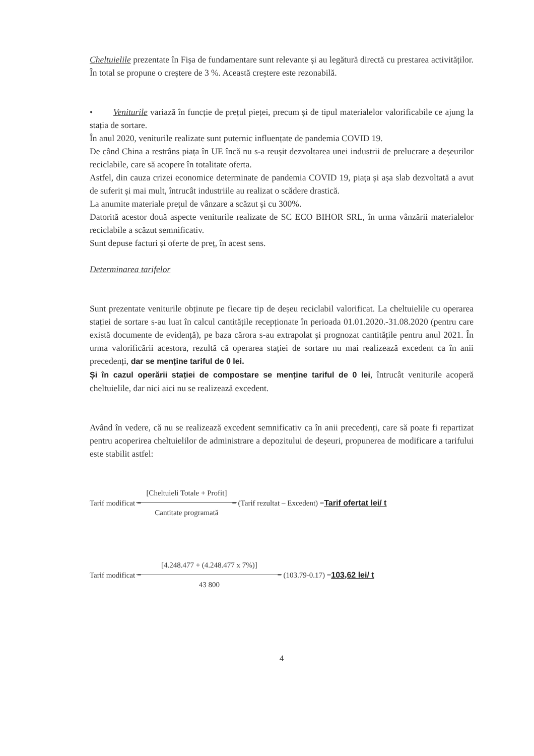Cheltuielile prezentate în Fișa de fundamentare sunt relevante și au legătură directă cu prestarea activităților. În total se propune o creștere de 3 %. Această creștere este rezonabilă.
• Veniturile variază în funcție de prețul pieței, precum și de tipul materialelor valorificabile ce ajung la stația de sortare.
În anul 2020, veniturile realizate sunt puternic influențate de pandemia COVID 19.
De când China a restrâns piața în UE încă nu s-a reușit dezvoltarea unei industrii de prelucrare a deșeurilor reciclabile, care să acopere în totalitate oferta.
Astfel, din cauza crizei economice determinate de pandemia COVID 19, piața și așa slab dezvoltată a avut de suferit și mai mult, întrucât industriile au realizat o scădere drastică.
La anumite materiale prețul de vânzare a scăzut și cu 300%.
Datorită acestor două aspecte veniturile realizate de SC ECO BIHOR SRL, în urma vânzării materialelor reciclabile a scăzut semnificativ.
Sunt depuse facturi și oferte de preț, în acest sens.
Determinarea tarifelor
Sunt prezentate veniturile obținute pe fiecare tip de deșeu reciclabil valorificat. La cheltuielile cu operarea stației de sortare s-au luat în calcul cantitățile recepționate în perioada 01.01.2020.-31.08.2020 (pentru care există documente de evidență), pe baza cărora s-au extrapolat și prognozat cantitățile pentru anul 2021. În urma valorificării acestora, rezultă că operarea stației de sortare nu mai realizează excedent ca în anii precedenți, dar se menține tariful de 0 lei.
Și în cazul operării stației de compostare se menține tariful de 0 lei, întrucât veniturile acoperă cheltuielile, dar nici aici nu se realizează excedent.
Având în vedere, că nu se realizează excedent semnificativ ca în anii precedenți, care să poate fi repartizat pentru acoperirea cheltuielilor de administrare a depozitului de deșeuri, propunerea de modificare a tarifului este stabilit astfel:
Tarif modificat = [Cheltuieli Totale + Profit] Cantitate programată = (Tarif rezultat – Excedent) = Tarif ofertat lei/ t
Tarif modificat = [4.248.477 + (4.248.477 x 7%)] 43 800 = (103.79-0.17) = 103,62 lei/ t
4